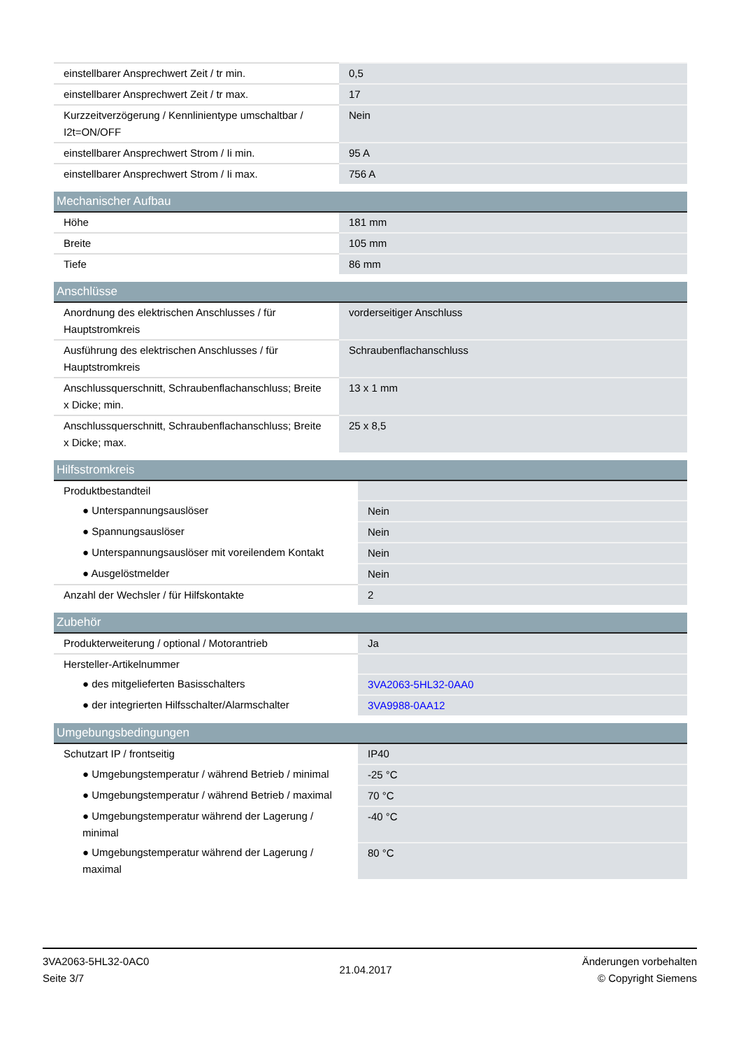| einstellbarer Ansprechwert Zeit / tr min. | 0,5 |
| einstellbarer Ansprechwert Zeit / tr max. | 17 |
| Kurzzeitverzögerung / Kennlinientype umschaltbar / I2t=ON/OFF | Nein |
| einstellbarer Ansprechwert Strom / Ii min. | 95 A |
| einstellbarer Ansprechwert Strom / Ii max. | 756 A |
| Mechanischer Aufbau | |
| --- | --- |
| Höhe | 181 mm |
| Breite | 105 mm |
| Tiefe | 86 mm |
| Anschlüsse | |
| --- | --- |
| Anordnung des elektrischen Anschlusses / für Hauptstromkreis | vorderseitiger Anschluss |
| Ausführung des elektrischen Anschlusses / für Hauptstromkreis | Schraubenflachanschluss |
| Anschlussquerschnitt, Schraubenflachanschluss; Breite x Dicke; min. | 13 x 1 mm |
| Anschlussquerschnitt, Schraubenflachanschluss; Breite x Dicke; max. | 25 x 8,5 |
| Hilfsstromkreis | |
| --- | --- |
| Produktbestandteil | |
| ● Unterspannungsauslöser | Nein |
| ● Spannungsauslöser | Nein |
| ● Unterspannungsauslöser mit voreilendem Kontakt | Nein |
| ● Ausgelöstmelder | Nein |
| Anzahl der Wechsler / für Hilfskontakte | 2 |
| Zubehör | |
| --- | --- |
| Produkterweiterung / optional / Motorantrieb | Ja |
| Hersteller-Artikelnummer | |
| ● des mitgelieferten Basisschalters | 3VA2063-5HL32-0AA0 |
| ● der integrierten Hilfsschalter/Alarmschalter | 3VA9988-0AA12 |
| Umgebungsbedingungen | |
| --- | --- |
| Schutzart IP / frontseitig | IP40 |
| ● Umgebungstemperatur / während Betrieb / minimal | -25 °C |
| ● Umgebungstemperatur / während Betrieb / maximal | 70 °C |
| ● Umgebungstemperatur während der Lagerung / minimal | -40 °C |
| ● Umgebungstemperatur während der Lagerung / maximal | 80 °C |
3VA2063-5HL32-0AC0
Seite 3/7
21.04.2017
Änderungen vorbehalten
© Copyright Siemens